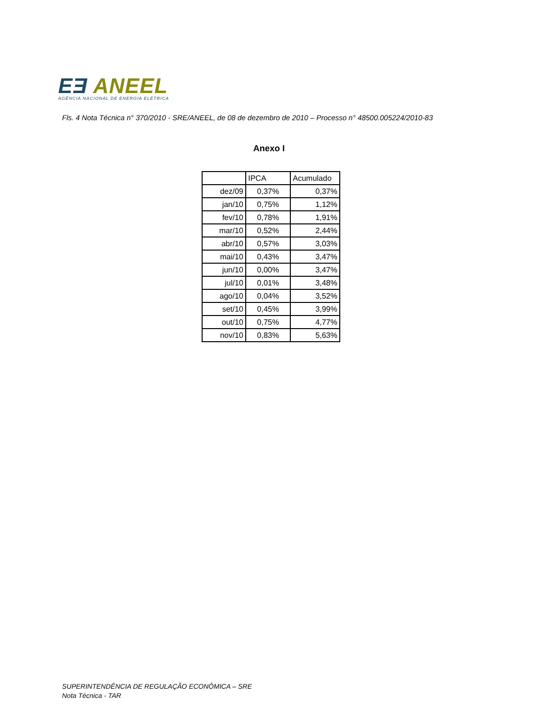EƎ ANEEL
AGÊNCIA NACIONAL DE ENERGIA ELÉTRICA
Fls. 4 Nota Técnica n° 370/2010 - SRE/ANEEL, de 08 de dezembro de 2010 – Processo n° 48500.005224/2010-83
Anexo I
| | IPCA | Acumulado |
| dez/09 | 0,37% | 0,37% |
| jan/10 | 0,75% | 1,12% |
| fev/10 | 0,78% | 1,91% |
| mar/10 | 0,52% | 2,44% |
| abr/10 | 0,57% | 3,03% |
| mai/10 | 0,43% | 3,47% |
| jun/10 | 0,00% | 3,47% |
| jul/10 | 0,01% | 3,48% |
| ago/10 | 0,04% | 3,52% |
| set/10 | 0,45% | 3,99% |
| out/10 | 0,75% | 4,77% |
| nov/10 | 0,83% | 5,63% |
SUPERINTENDÊNCIA DE REGULAÇÃO ECONÔMICA – SRE
Nota Técnica - TAR